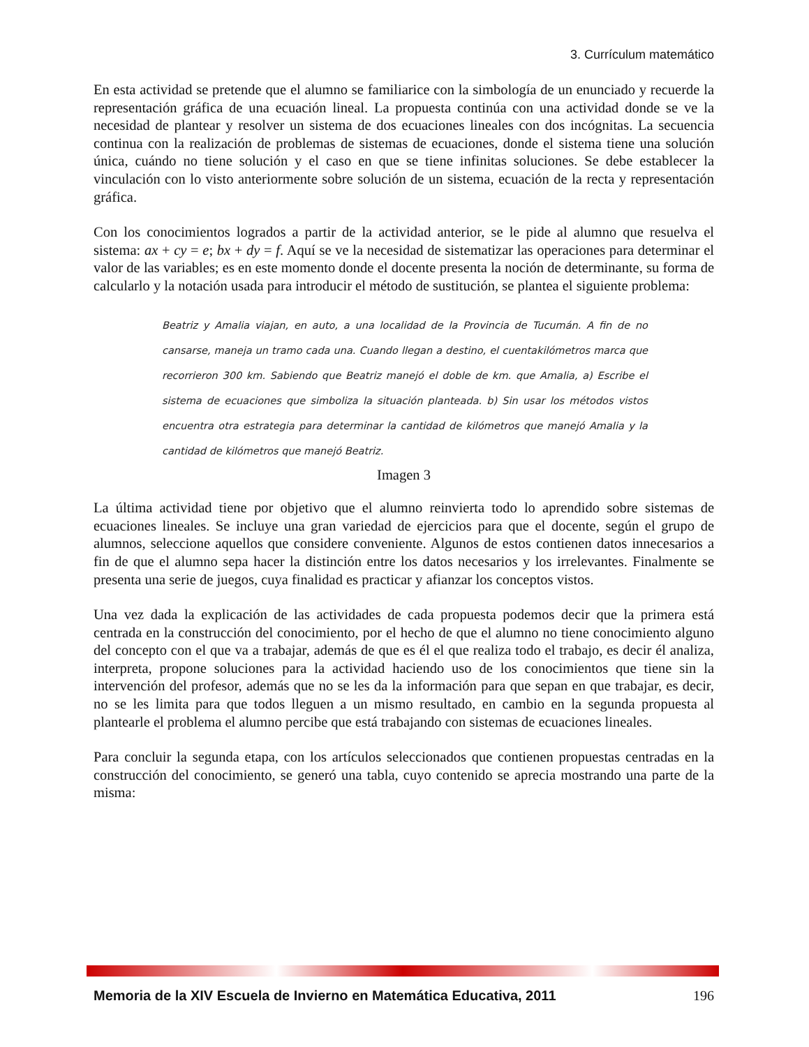3. Currículum matemático
En esta actividad se pretende que el alumno se familiarice con la simbología de un enunciado y recuerde la representación gráfica de una ecuación lineal. La propuesta continúa con una actividad donde se ve la necesidad de plantear y resolver un sistema de dos ecuaciones lineales con dos incógnitas. La secuencia continua con la realización de problemas de sistemas de ecuaciones, donde el sistema tiene una solución única, cuándo no tiene solución y el caso en que se tiene infinitas soluciones. Se debe establecer la vinculación con lo visto anteriormente sobre solución de un sistema, ecuación de la recta y representación gráfica.
Con los conocimientos logrados a partir de la actividad anterior, se le pide al alumno que resuelva el sistema: ax + cy = e; bx + dy = f. Aquí se ve la necesidad de sistematizar las operaciones para determinar el valor de las variables; es en este momento donde el docente presenta la noción de determinante, su forma de calcularlo y la notación usada para introducir el método de sustitución, se plantea el siguiente problema:
Beatriz y Amalia viajan, en auto, a una localidad de la Provincia de Tucumán. A fin de no cansarse, maneja un tramo cada una. Cuando llegan a destino, el cuentakilómetros marca que recorrieron 300 km. Sabiendo que Beatriz manejó el doble de km. que Amalia, a) Escribe el sistema de ecuaciones que simboliza la situación planteada. b) Sin usar los métodos vistos encuentra otra estrategia para determinar la cantidad de kilómetros que manejó Amalia y la cantidad de kilómetros que manejó Beatriz.
Imagen 3
La última actividad tiene por objetivo que el alumno reinvierta todo lo aprendido sobre sistemas de ecuaciones lineales. Se incluye una gran variedad de ejercicios para que el docente, según el grupo de alumnos, seleccione aquellos que considere conveniente. Algunos de estos contienen datos innecesarios a fin de que el alumno sepa hacer la distinción entre los datos necesarios y los irrelevantes. Finalmente se presenta una serie de juegos, cuya finalidad es practicar y afianzar los conceptos vistos.
Una vez dada la explicación de las actividades de cada propuesta podemos decir que la primera está centrada en la construcción del conocimiento, por el hecho de que el alumno no tiene conocimiento alguno del concepto con el que va a trabajar, además de que es él el que realiza todo el trabajo, es decir él analiza, interpreta, propone soluciones para la actividad haciendo uso de los conocimientos que tiene sin la intervención del profesor, además que no se les da la información para que sepan en que trabajar, es decir, no se les limita para que todos lleguen a un mismo resultado, en cambio en la segunda propuesta al plantearle el problema el alumno percibe que está trabajando con sistemas de ecuaciones lineales.
Para concluir la segunda etapa, con los artículos seleccionados que contienen propuestas centradas en la construcción del conocimiento, se generó una tabla, cuyo contenido se aprecia mostrando una parte de la misma:
Memoria de la XIV Escuela de Invierno en Matemática Educativa, 2011 196